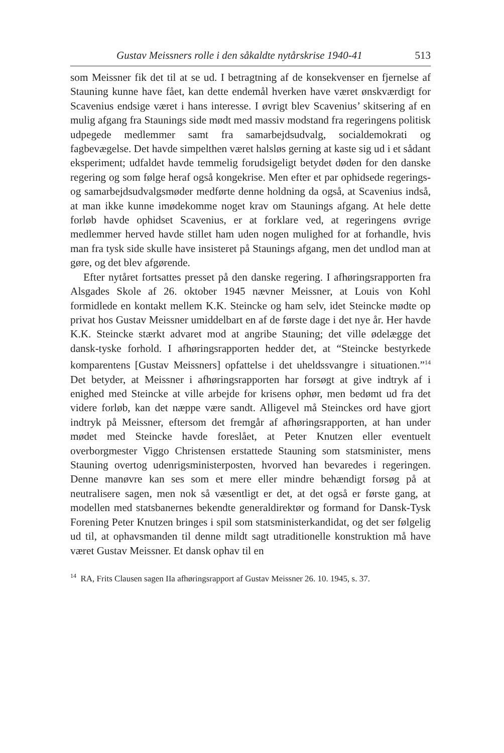Gustav Meissners rolle i den såkaldte nytårskrise 1940-41 513
som Meissner fik det til at se ud. I betragtning af de konsekvenser en fjernelse af Stauning kunne have fået, kan dette endemål hverken have været ønskværdigt for Scavenius endsige været i hans interesse. I øvrigt blev Scavenius’ skitsering af en mulig afgang fra Staunings side mødt med massiv modstand fra regeringens politisk udpegede medlemmer samt fra samarbejdsudvalg, socialdemokrati og fagbevægelse. Det havde simpelthen været halsløs gerning at kaste sig ud i et sådant eksperiment; udfaldet havde temmelig forudsigeligt betydet døden for den danske regering og som følge heraf også kongekrise. Men efter et par ophidsede regerings- og samarbejdsudvalgsmøder medførte denne holdning da også, at Scavenius indså, at man ikke kunne imødekomme noget krav om Staunings afgang. At hele dette forløb havde ophidset Scavenius, er at forklare ved, at regeringens øvrige medlemmer herved havde stillet ham uden nogen mulighed for at forhandle, hvis man fra tysk side skulle have insisteret på Staunings afgang, men det undlod man at gøre, og det blev afgørende.
Efter nytåret fortsattes presset på den danske regering. I afhøringsrapporten fra Alsgades Skole af 26. oktober 1945 nævner Meissner, at Louis von Kohl formidlede en kontakt mellem K.K. Steincke og ham selv, idet Steincke mødte op privat hos Gustav Meissner umiddelbart en af de første dage i det nye år. Her havde K.K. Steincke stærkt advaret mod at angribe Stauning; det ville ødelægge det dansk-tyske forhold. I afhøringsrapporten hedder det, at “Steincke bestyrkede komparentens [Gustav Meissners] opfattelse i det uheldssvangre i situationen.”<sup>14</sup> Det betyder, at Meissner i afhøringsrapporten har forsøgt at give indtryk af i enighed med Steincke at ville arbejde for krisens ophør, men bedømt ud fra det videre forløb, kan det næppe være sandt. Alligevel må Steinckes ord have gjort indtryk på Meissner, eftersom det fremgår af afhøringsrapporten, at han under mødet med Steincke havde foreslået, at Peter Knutzen eller eventuelt overborgmester Viggo Christensen erstattede Stauning som statsminister, mens Stauning overtog udenrigsministerposten, hvorved han bevaredes i regeringen. Denne manøvre kan ses som et mere eller mindre behændigt forsøg på at neutralisere sagen, men nok så væsentligt er det, at det også er første gang, at modellen med statsbanernes bekendte generaldirektør og formand for Dansk-Tysk Forening Peter Knutzen bringes i spil som statsministerkandidat, og det ser følgelig ud til, at ophavsmanden til denne mildt sagt utraditionelle konstruktion må have været Gustav Meissner. Et dansk ophav til en
<sup>14</sup> RA, Frits Clausen sagen IIa afhøringsrapport af Gustav Meissner 26. 10. 1945, s. 37.